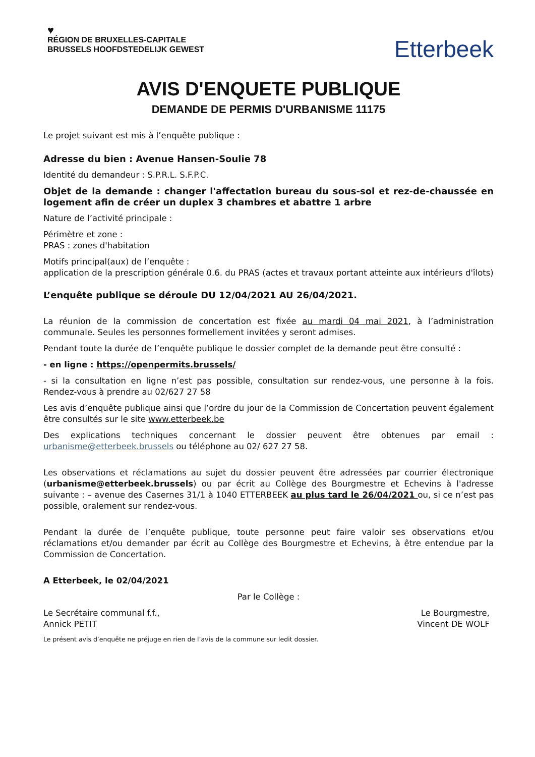♥
RÉGION DE BRUXELLES-CAPITALE
BRUSSELS HOOFDSTEDELIJK GEWEST
Etterbeek
AVIS D'ENQUETE PUBLIQUE
DEMANDE DE PERMIS D'URBANISME 11175
Le projet suivant est mis à l’enquête publique :
Adresse du bien : Avenue Hansen-Soulie 78
Identité du demandeur : S.P.R.L. S.F.P.C.
Objet de la demande : changer l'affectation bureau du sous-sol et rez-de-chaussée en logement afin de créer un duplex 3 chambres et abattre 1 arbre
Nature de l’activité principale :
Périmètre et zone :
PRAS : zones d'habitation
Motifs principal(aux) de l’enquête :
application de la prescription générale 0.6. du PRAS (actes et travaux portant atteinte aux intérieurs d'îlots)
L’enquête publique se déroule DU 12/04/2021 AU 26/04/2021.
La réunion de la commission de concertation est fixée au mardi 04 mai 2021, à l’administration communale. Seules les personnes formellement invitées y seront admises.
Pendant toute la durée de l’enquête publique le dossier complet de la demande peut être consulté :
- en ligne : https://openpermits.brussels/
- si la consultation en ligne n’est pas possible, consultation sur rendez-vous, une personne à la fois. Rendez-vous à prendre au 02/627 27 58
Les avis d’enquête publique ainsi que l’ordre du jour de la Commission de Concertation peuvent également être consultés sur le site www.etterbeek.be
Des explications techniques concernant le dossier peuvent être obtenues par email : urbanisme@etterbeek.brussels ou téléphone au 02/ 627 27 58.
Les observations et réclamations au sujet du dossier peuvent être adressées par courrier électronique (urbanisme@etterbeek.brussels) ou par écrit au Collège des Bourgmestre et Echevins à l'adresse suivante : – avenue des Casernes 31/1 à 1040 ETTERBEEK au plus tard le 26/04/2021 ou, si ce n’est pas possible, oralement sur rendez-vous.
Pendant la durée de l’enquête publique, toute personne peut faire valoir ses observations et/ou réclamations et/ou demander par écrit au Collège des Bourgmestre et Echevins, à être entendue par la Commission de Concertation.
A Etterbeek, le 02/04/2021
Par le Collège :
Le Secrétaire communal f.f.,
Annick PETIT
Le Bourgmestre,
Vincent DE WOLF
Le présent avis d’enquête ne préjuge en rien de l’avis de la commune sur ledit dossier.